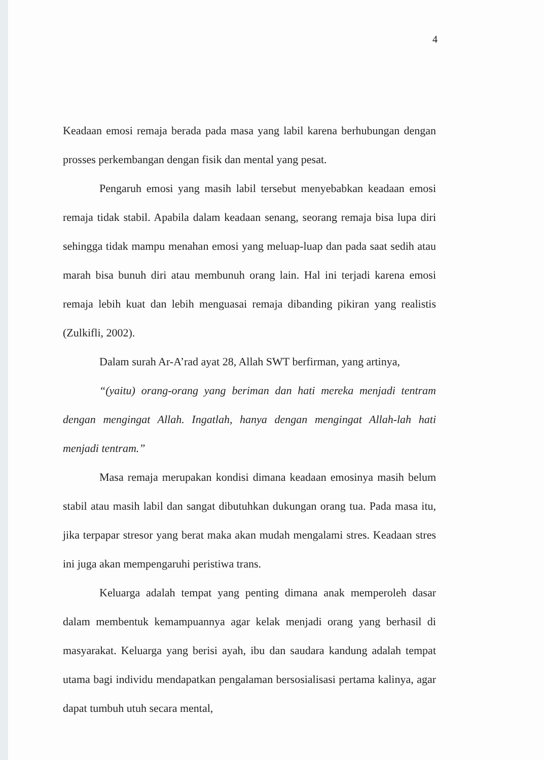4
Keadaan emosi remaja berada pada masa yang labil karena berhubungan dengan prosses perkembangan dengan fisik dan mental yang pesat.
Pengaruh emosi yang masih labil tersebut menyebabkan keadaan emosi remaja tidak stabil. Apabila dalam keadaan senang, seorang remaja bisa lupa diri sehingga tidak mampu menahan emosi yang meluap-luap dan pada saat sedih atau marah bisa bunuh diri atau membunuh orang lain. Hal ini terjadi karena emosi remaja lebih kuat dan lebih menguasai remaja dibanding pikiran yang realistis (Zulkifli, 2002).
Dalam surah Ar-A’rad ayat 28, Allah SWT berfirman, yang artinya,
“(yaitu) orang-orang yang beriman dan hati mereka menjadi tentram dengan mengingat Allah. Ingatlah, hanya dengan mengingat Allah-lah hati menjadi tentram.”
Masa remaja merupakan kondisi dimana keadaan emosinya masih belum stabil atau masih labil dan sangat dibutuhkan dukungan orang tua. Pada masa itu, jika terpapar stresor yang berat maka akan mudah mengalami stres. Keadaan stres ini juga akan mempengaruhi peristiwa trans.
Keluarga adalah tempat yang penting dimana anak memperoleh dasar dalam membentuk kemampuannya agar kelak menjadi orang yang berhasil di masyarakat. Keluarga yang berisi ayah, ibu dan saudara kandung adalah tempat utama bagi individu mendapatkan pengalaman bersosialisasi pertama kalinya, agar dapat tumbuh utuh secara mental,